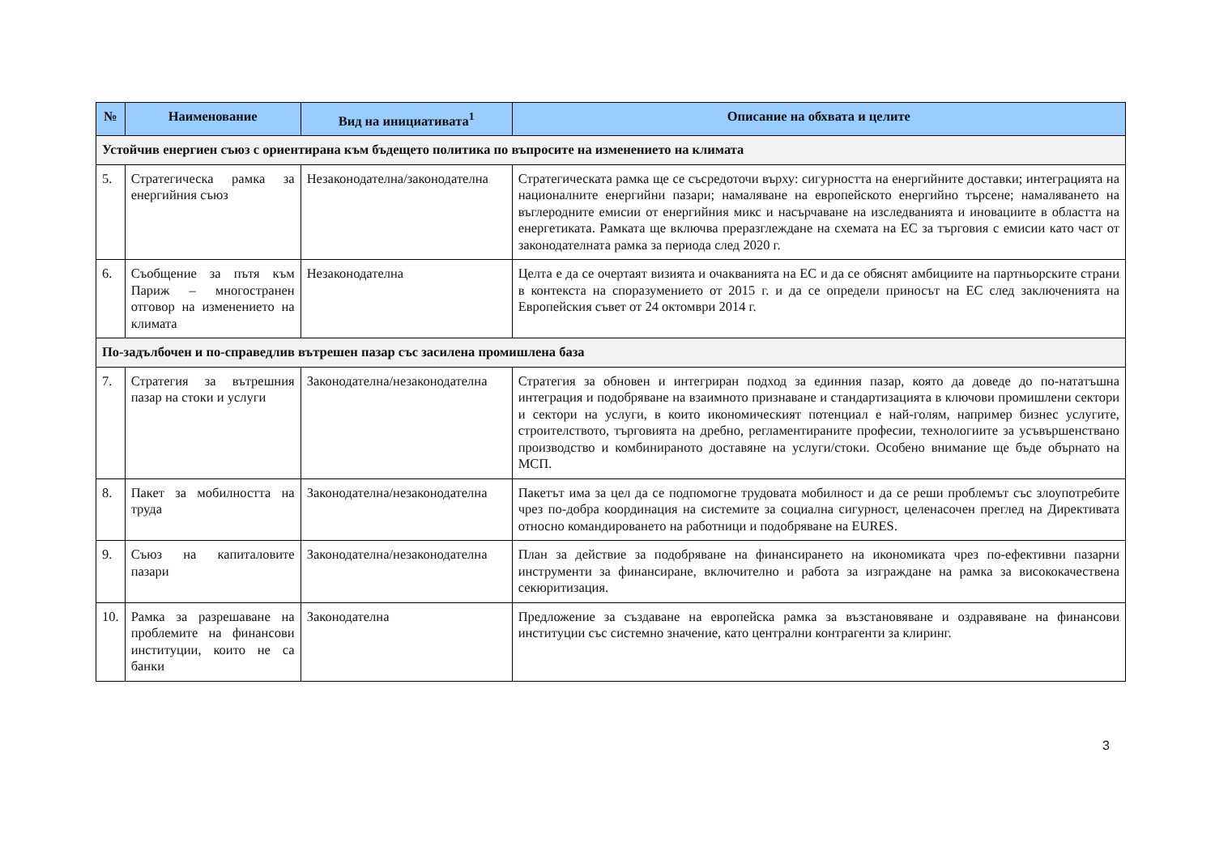| № | Наименование | Вид на инициативата<sup>1</sup> | Описание на обхвата и целите |
| --- | --- | --- | --- |
| Устойчив енергиен съюз с ориентирана към бъдещето политика по въпросите на изменението на климата | | | |
| 5. | Стратегическа рамка за енергийния съюз | Незаконодателна/законодателна | Стратегическата рамка ще се съсредоточи върху: сигурността на енергийните доставки; интеграцията на националните енергийни пазари; намаляване на европейското енергийно търсене; намаляването на въглеродните емисии от енергийния микс и насърчаване на изследванията и иновациите в областта на енергетиката. Рамката ще включва преразглеждане на схемата на ЕС за търговия с емисии като част от законодателната рамка за периода след 2020 г. |
| 6. | Съобщение за пътя към Париж – многостранен отговор на изменението на климата | Незаконодателна | Целта е да се очертаят визията и очакванията на ЕС и да се обяснят амбициите на партньорските страни в контекста на споразумението от 2015 г. и да се определи приносът на ЕС след заключенията на Европейския съвет от 24 октомври 2014 г. |
| По-задълбочен и по-справедлив вътрешен пазар със засилена промишлена база | | | |
| 7. | Стратегия за вътрешния пазар на стоки и услуги | Законодателна/незаконодателна | Стратегия за обновен и интегриран подход за единния пазар, която да доведе до по-нататъшна интеграция и подобряване на взаимното признаване и стандартизацията в ключови промишлени сектори и сектори на услуги, в които икономическият потенциал е най-голям, например бизнес услугите, строителството, търговията на дребно, регламентираните професии, технологиите за усъвършенствано производство и комбинираното доставяне на услуги/стоки. Особено внимание ще бъде обърнато на МСП. |
| 8. | Пакет за мобилността на труда | Законодателна/незаконодателна | Пакетът има за цел да се подпомогне трудовата мобилност и да се реши проблемът със злоупотребите чрез по-добра координация на системите за социална сигурност, целенасочен преглед на Директивата относно командироването на работници и подобряване на EURES. |
| 9. | Съюз на капиталовите пазари | Законодателна/незаконодателна | План за действие за подобряване на финансирането на икономиката чрез по-ефективни пазарни инструменти за финансиране, включително и работа за изграждане на рамка за висококачествена секюритизация. |
| 10. | Рамка за разрешаване на проблемите на финансови институции, които не са банки | Законодателна | Предложение за създаване на европейска рамка за възстановяване и оздравяване на финансови институции със системно значение, като централни контрагенти за клиринг. |
3